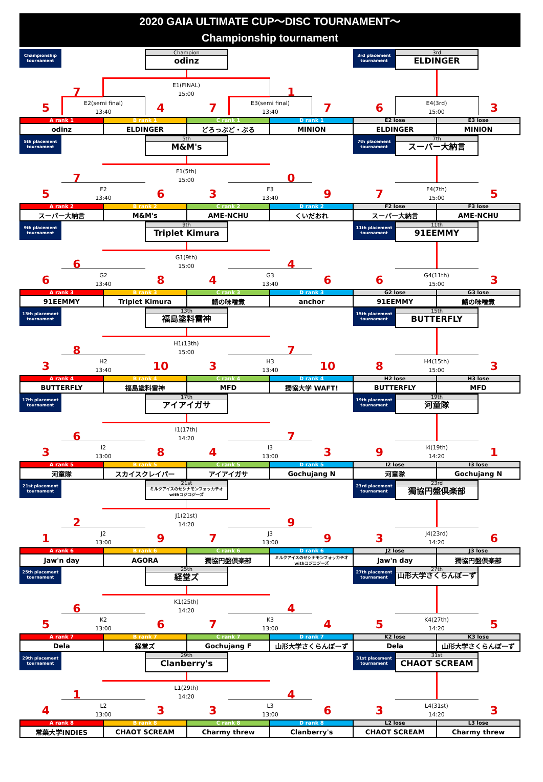2020 GAIA ULTIMATE CUP～DISC TOURNAMENT～
Championship tournament
Championship tournament
Champion
odinz
3rd placement tournament
3rd
ELDINGER
7
E1(FINAL)
15:00
1
5
E2(semi final)
13:40
4
7
E3(semi final)
13:40
7
6
E4(3rd)
15:00
3
| A rank 1 | B rank 1 | C rank 1 | D rank 1 | E2 lose | E3 lose |
| --- | --- | --- | --- | --- | --- |
| odinz | ELDINGER | どろっぷど・ぷる | MINION | ELDINGER | MINION |
5th placement tournament
5th
M&M's
7th placement tournament
7th
スーパー大納言
7
F1(5th)
15:00
0
5
F2
13:40
6
3
F3
13:40
9
7
F4(7th)
15:00
5
| A rank 2 | B rank 2 | C rank 2 | D rank 2 | F2 lose | F3 lose |
| --- | --- | --- | --- | --- | --- |
| スーパー大納言 | M&M's | AME-NCHU | くいだおれ | スーパー大納言 | AME-NCHU |
9th placement tournament
9th
Triplet Kimura
11th placement tournament
11th
91EEMMY
6
G1(9th)
15:00
4
6
G2
13:40
8
4
G3
13:40
6
6
G4(11th)
15:00
3
| A rank 3 | B rank 3 | C rank 3 | D rank 3 | G2 lose | G3 lose |
| --- | --- | --- | --- | --- | --- |
| 91EEMMY | Triplet Kimura | 鯖の味噌煮 | anchor | 91EEMMY | 鯖の味噌煮 |
13th placement tournament
13th
福島塗料雷神
15th placement tournament
15th
BUTTERFLY
8
H1(13th)
15:00
7
3
H2
13:40
10
3
H3
13:40
10
8
H4(15th)
15:00
3
| A rank 4 | B rank 4 | C rank 4 | D rank 4 | H2 lose | H3 lose |
| --- | --- | --- | --- | --- | --- |
| BUTTERFLY | 福島塗料雷神 | MFD | 獨協大学 WAFT! | BUTTERFLY | MFD |
17th placement tournament
17th
アイアイガサ
19th placement tournament
19th
河童隊
6
I1(17th)
14:20
7
3
I2
13:00
8
4
I3
13:00
3
9
I4(19th)
14:20
1
| A rank 5 | B rank 5 | C rank 5 | D rank 5 | I2 lose | I3 lose |
| --- | --- | --- | --- | --- | --- |
| 河童隊 | スカイスクレイパー | アイアイガサ | Gochujang N | 河童隊 | Gochujang N |
21st placement tournament
21st
ミルクアイスのせシナモンフォッカチオwithコジコジーズ
23rd placement tournament
23rd
獨協円盤倶楽部
2
J1(21st)
14:20
9
1
J2
13:00
9
7
J3
13:00
9
3
J4(23rd)
14:20
6
| A rank 6 | B rank 6 | C rank 6 | D rank 6 | J2 lose | J3 lose |
| --- | --- | --- | --- | --- | --- |
| Jaw'n day | AGORA | 獨協円盤倶楽部 | ミルクアイスのせシナモンフォッカチオwithコジコジーズ | Jaw'n day | 獨協円盤倶楽部 |
25th placement tournament
25th
経堂ズ
27th placement tournament
27th
山形大学さくらんぼーず
6
K1(25th)
14:20
4
5
K2
13:00
6
7
K3
13:00
4
5
K4(27th)
14:20
5
| A rank 7 | B rank 7 | C rank 7 | D rank 7 | K2 lose | K3 lose |
| --- | --- | --- | --- | --- | --- |
| Dela | 経堂ズ | Gochujang F | 山形大学さくらんぼーず | Dela | 山形大学さくらんぼーず |
29th placement tournament
29th
Clanberry's
31st placement tournament
31st
CHAOT SCREAM
1
L1(29th)
14:20
4
4
L2
13:00
3
3
L3
13:00
6
3
L4(31st)
14:20
3
| A rank 8 | B rank 8 | C rank 8 | D rank 8 | L2 lose | L3 lose |
| --- | --- | --- | --- | --- | --- |
| 常葉大学INDIES | CHAOT SCREAM | Charmy threw | Clanberry's | CHAOT SCREAM | Charmy threw |